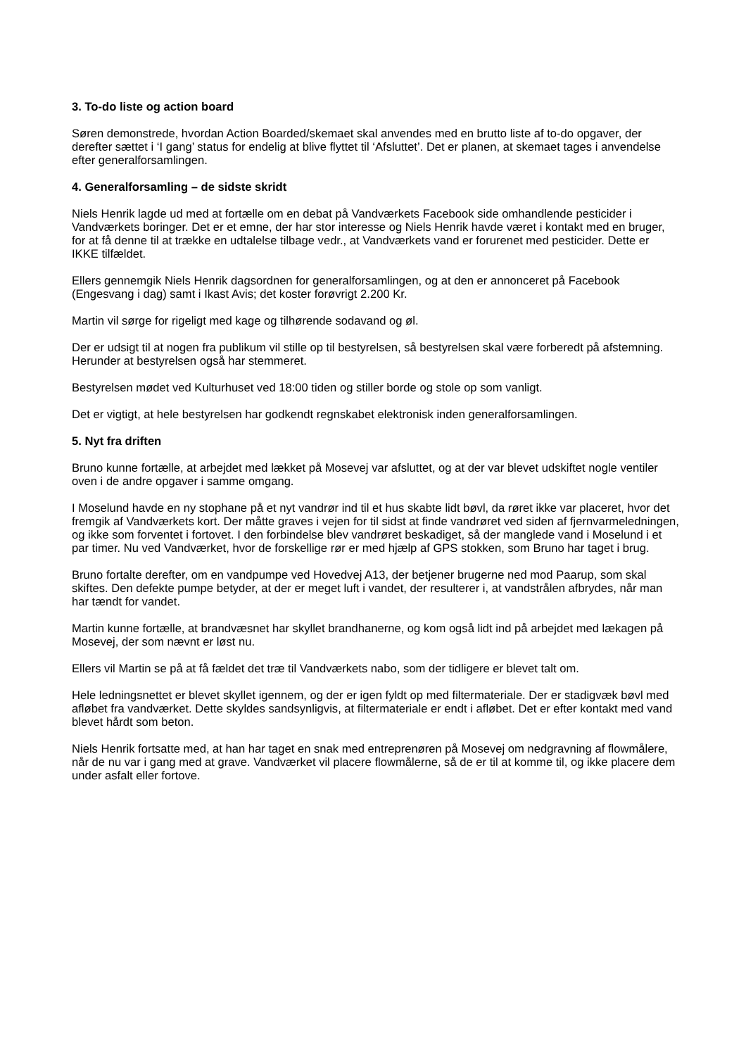3. To-do liste og action board
Søren demonstrede, hvordan Action Boarded/skemaet skal anvendes med en brutto liste af to-do opgaver, der derefter sættet i ‘I gang’ status for endelig at blive flyttet til ‘Afsluttet’. Det er planen, at skemaet tages i anvendelse efter generalforsamlingen.
4. Generalforsamling – de sidste skridt
Niels Henrik lagde ud med at fortælle om en debat på Vandværkets Facebook side omhandlende pesticider i Vandværkets boringer. Det er et emne, der har stor interesse og Niels Henrik havde været i kontakt med en bruger, for at få denne til at trække en udtalelse tilbage vedr., at Vandværkets vand er forurenet med pesticider. Dette er IKKE tilfældet.
Ellers gennemgik Niels Henrik dagsordnen for generalforsamlingen, og at den er annonceret på Facebook (Engesvang i dag) samt i Ikast Avis; det koster forøvrigt 2.200 Kr.
Martin vil sørge for rigeligt med kage og tilhørende sodavand og øl.
Der er udsigt til at nogen fra publikum vil stille op til bestyrelsen, så bestyrelsen skal være forberedt på afstemning. Herunder at bestyrelsen også har stemmeret.
Bestyrelsen mødet ved Kulturhuset ved 18:00 tiden og stiller borde og stole op som vanligt.
Det er vigtigt, at hele bestyrelsen har godkendt regnskabet elektronisk inden generalforsamlingen.
5. Nyt fra driften
Bruno kunne fortælle, at arbejdet med lækket på Mosevej var afsluttet, og at der var blevet udskiftet nogle ventiler oven i de andre opgaver i samme omgang.
I Moselund havde en ny stophane på et nyt vandrør ind til et hus skabte lidt bøvl, da røret ikke var placeret, hvor det fremgik af Vandværkets kort. Der måtte graves i vejen for til sidst at finde vandrøret ved siden af fjernvarmeledningen, og ikke som forventet i fortovet. I den forbindelse blev vandrøret beskadiget, så der manglede vand i Moselund i et par timer. Nu ved Vandværket, hvor de forskellige rør er med hjælp af GPS stokken, som Bruno har taget i brug.
Bruno fortalte derefter, om en vandpumpe ved Hovedvej A13, der betjener brugerne ned mod Paarup, som skal skiftes. Den defekte pumpe betyder, at der er meget luft i vandet, der resulterer i, at vandstrålen afbrydes, når man har tændt for vandet.
Martin kunne fortælle, at brandvæsnet har skyllet brandhanerne, og kom også lidt ind på arbejdet med lækagen på Mosevej, der som nævnt er løst nu.
Ellers vil Martin se på at få fældet det træ til Vandværkets nabo, som der tidligere er blevet talt om.
Hele ledningsnettet er blevet skyllet igennem, og der er igen fyldt op med filtermateriale. Der er stadigvæk bøvl med afløbet fra vandværket. Dette skyldes sandsynligvis, at filtermateriale er endt i afløbet. Det er efter kontakt med vand blevet hårdt som beton.
Niels Henrik fortsatte med, at han har taget en snak med entreprenøren på Mosevej om nedgravning af flowmålere, når de nu var i gang med at grave. Vandværket vil placere flowmålerne, så de er til at komme til, og ikke placere dem under asfalt eller fortove.